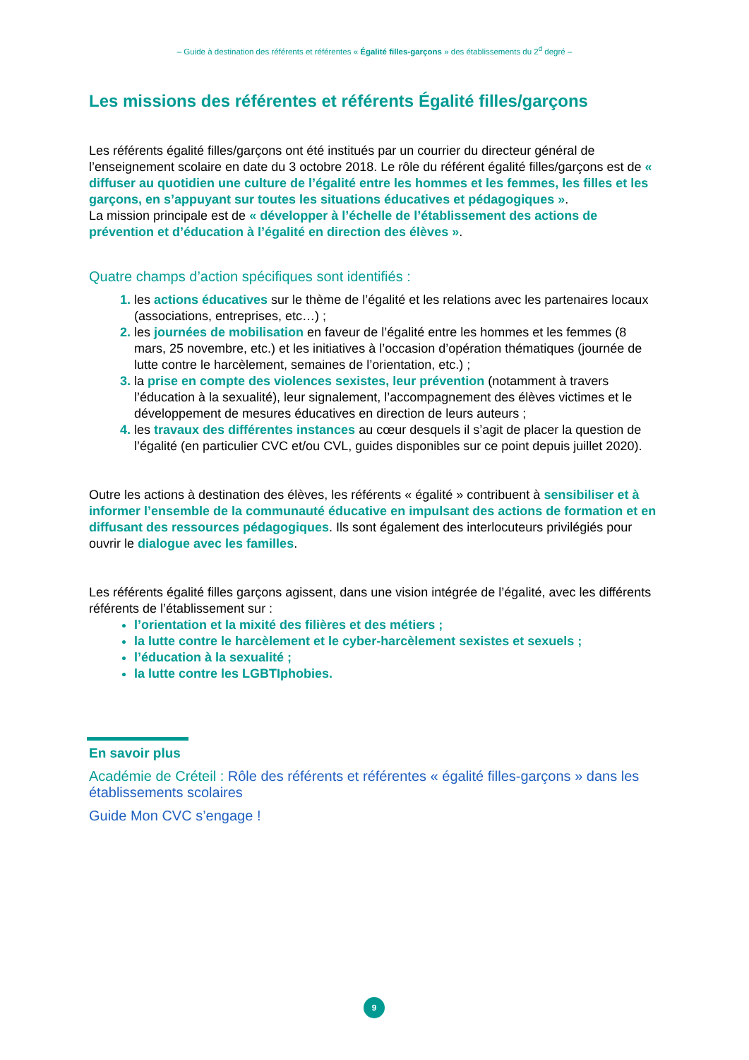– Guide à destination des référents et référentes « Égalité filles-garçons » des établissements du 2<sup>d</sup> degré –
Les missions des référentes et référents Égalité filles/garçons
Les référents égalité filles/garçons ont été institués par un courrier du directeur général de l’enseignement scolaire en date du 3 octobre 2018. Le rôle du référent égalité filles/garçons est de « diffuser au quotidien une culture de l’égalité entre les hommes et les femmes, les filles et les garçons, en s’appuyant sur toutes les situations éducatives et pédagogiques ».
La mission principale est de « développer à l’échelle de l’établissement des actions de prévention et d’éducation à l’égalité en direction des élèves ».
Quatre champs d’action spécifiques sont identifiés :
les actions éducatives sur le thème de l’égalité et les relations avec les partenaires locaux (associations, entreprises, etc…) ;
les journées de mobilisation en faveur de l’égalité entre les hommes et les femmes (8 mars, 25 novembre, etc.) et les initiatives à l’occasion d’opération thématiques (journée de lutte contre le harcèlement, semaines de l’orientation, etc.) ;
la prise en compte des violences sexistes, leur prévention (notamment à travers l’éducation à la sexualité), leur signalement, l’accompagnement des élèves victimes et le développement de mesures éducatives en direction de leurs auteurs ;
les travaux des différentes instances au cœur desquels il s’agit de placer la question de l’égalité (en particulier CVC et/ou CVL, guides disponibles sur ce point depuis juillet 2020).
Outre les actions à destination des élèves, les référents « égalité » contribuent à sensibiliser et à informer l’ensemble de la communauté éducative en impulsant des actions de formation et en diffusant des ressources pédagogiques. Ils sont également des interlocuteurs privilégiés pour ouvrir le dialogue avec les familles.
Les référents égalité filles garçons agissent, dans une vision intégrée de l’égalité, avec les différents référents de l’établissement sur :
l’orientation et la mixité des filières et des métiers ;
la lutte contre le harcèlement et le cyber-harcèlement sexistes et sexuels ;
l’éducation à la sexualité ;
la lutte contre les LGBTIphobies.
En savoir plus
Académie de Créteil : Rôle des référents et référentes « égalité filles-garçons » dans les établissements scolaires
Guide Mon CVC s’engage !
9